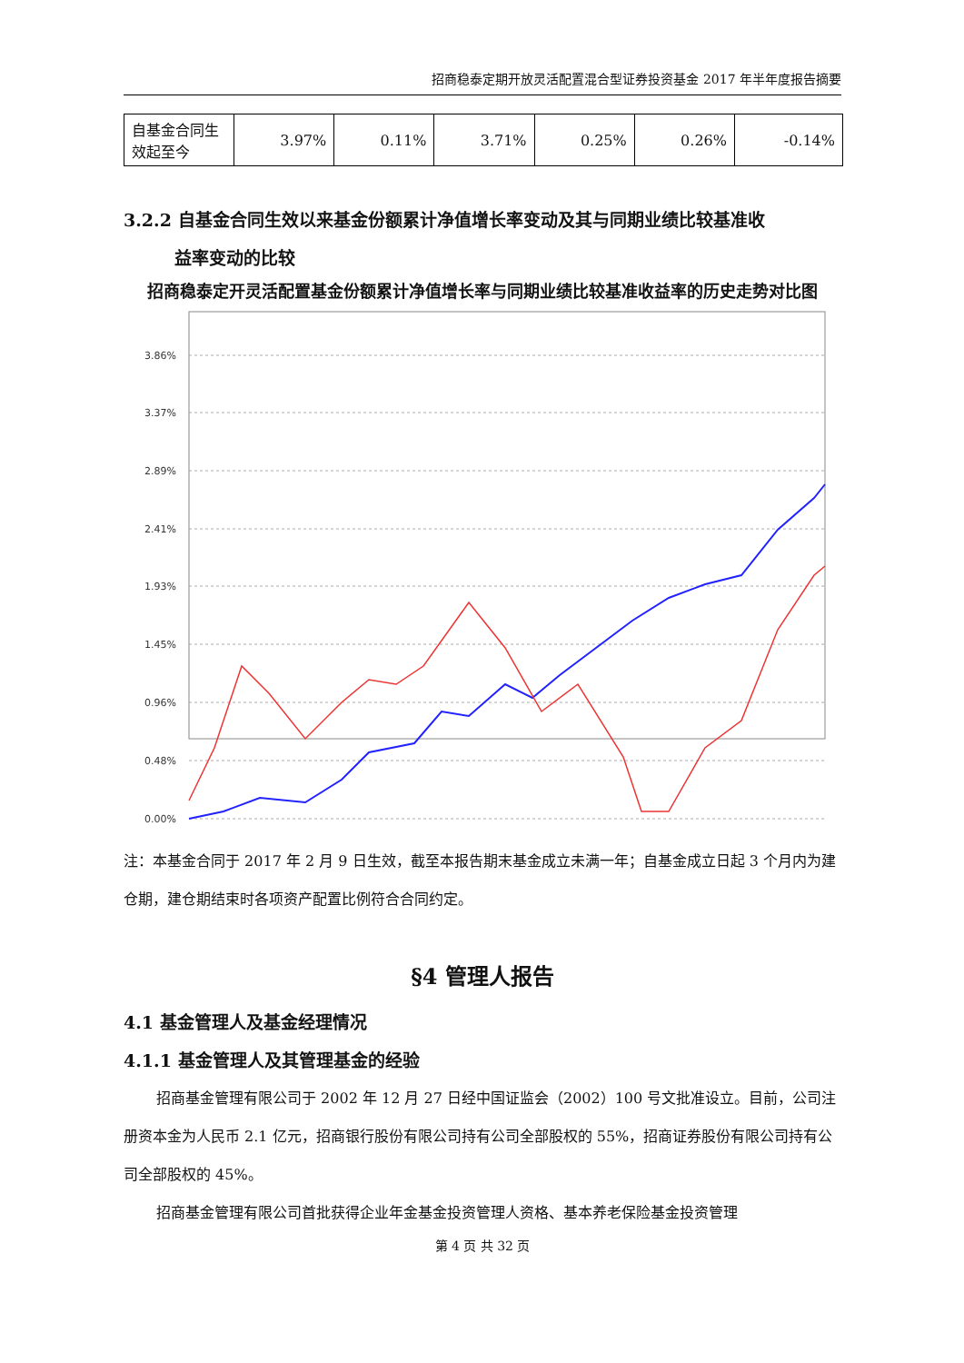招商稳泰定期开放灵活配置混合型证券投资基金 2017 年半年度报告摘要
| 自基金合同生效起至今 | 3.97% | 0.11% | 3.71% | 0.25% | 0.26% | -0.14% |
3.2.2 自基金合同生效以来基金份额累计净值增长率变动及其与同期业绩比较基准收
益率变动的比较
招商稳泰定开灵活配置基金份额累计净值增长率与同期业绩比较基准收益率的历史走势对比图
3.86%
3.37%
2.89%
2.41%
1.93%
1.45%
0.96%
0.48%
0.00%
注：本基金合同于 2017 年 2 月 9 日生效，截至本报告期末基金成立未满一年；自基金成立日起 3 个月内为建仓期，建仓期结束时各项资产配置比例符合合同约定。
§4 管理人报告
4.1 基金管理人及基金经理情况
4.1.1 基金管理人及其管理基金的经验
招商基金管理有限公司于 2002 年 12 月 27 日经中国证监会（2002）100 号文批准设立。目前，公司注册资本金为人民币 2.1 亿元，招商银行股份有限公司持有公司全部股权的 55%，招商证券股份有限公司持有公司全部股权的 45%。
招商基金管理有限公司首批获得企业年金基金投资管理人资格、基本养老保险基金投资管理
第 4 页 共 32 页